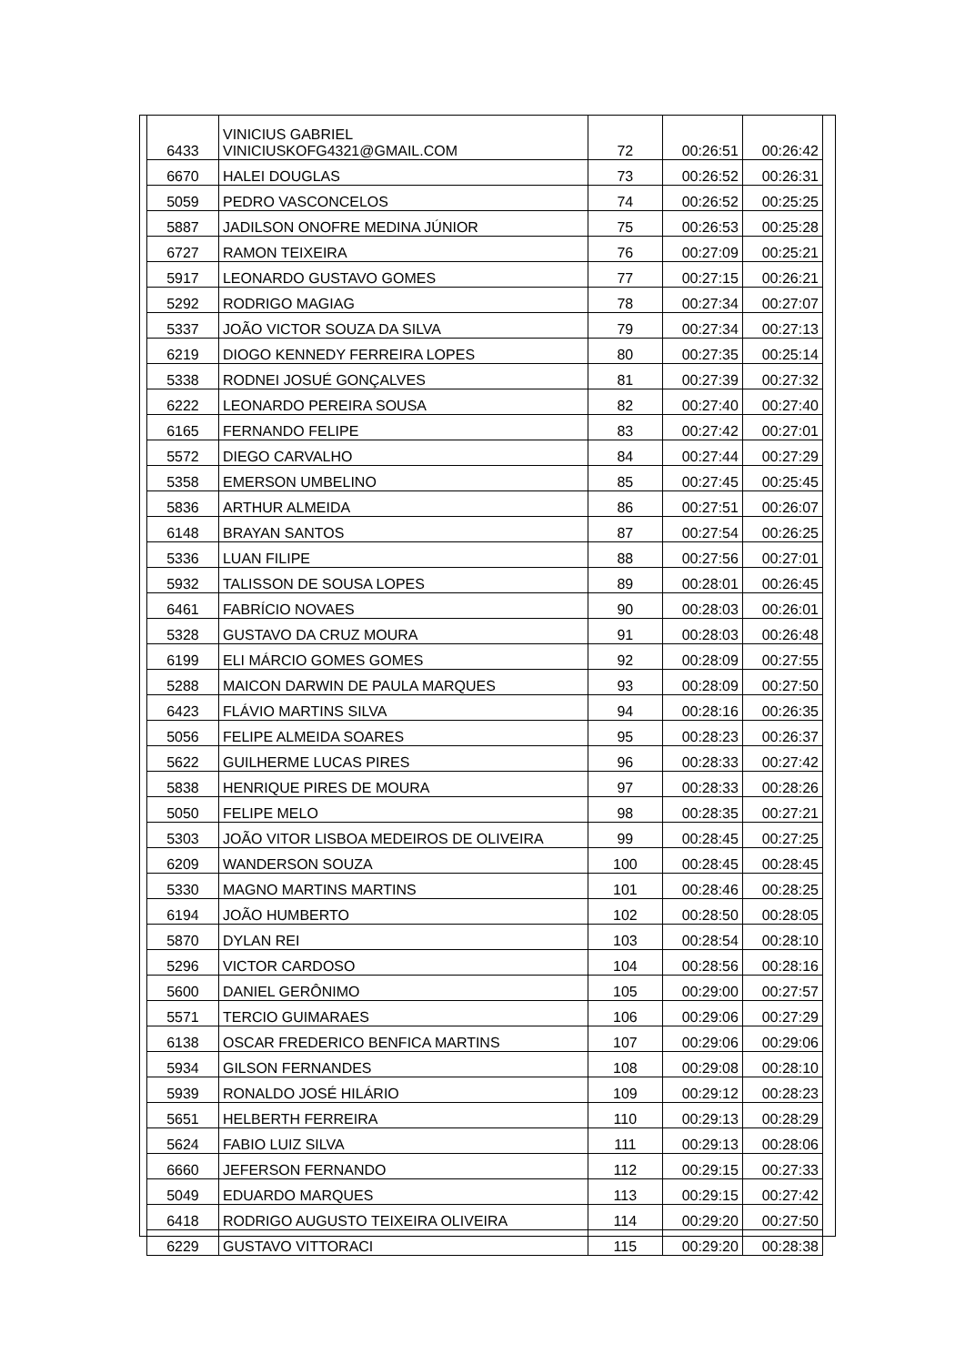| 6433 | VINICIUS GABRIEL VINICIUSKOFG4321@GMAIL.COM | 72 | 00:26:51 | 00:26:42 |
| 6670 | HALEI DOUGLAS | 73 | 00:26:52 | 00:26:31 |
| 5059 | PEDRO VASCONCELOS | 74 | 00:26:52 | 00:25:25 |
| 5887 | JADILSON ONOFRE MEDINA JÚNIOR | 75 | 00:26:53 | 00:25:28 |
| 6727 | RAMON TEIXEIRA | 76 | 00:27:09 | 00:25:21 |
| 5917 | LEONARDO GUSTAVO GOMES | 77 | 00:27:15 | 00:26:21 |
| 5292 | RODRIGO MAGIAG | 78 | 00:27:34 | 00:27:07 |
| 5337 | JOÃO VICTOR SOUZA DA SILVA | 79 | 00:27:34 | 00:27:13 |
| 6219 | DIOGO KENNEDY FERREIRA LOPES | 80 | 00:27:35 | 00:25:14 |
| 5338 | RODNEI JOSUÉ GONÇALVES | 81 | 00:27:39 | 00:27:32 |
| 6222 | LEONARDO PEREIRA SOUSA | 82 | 00:27:40 | 00:27:40 |
| 6165 | FERNANDO FELIPE | 83 | 00:27:42 | 00:27:01 |
| 5572 | DIEGO CARVALHO | 84 | 00:27:44 | 00:27:29 |
| 5358 | EMERSON UMBELINO | 85 | 00:27:45 | 00:25:45 |
| 5836 | ARTHUR ALMEIDA | 86 | 00:27:51 | 00:26:07 |
| 6148 | BRAYAN SANTOS | 87 | 00:27:54 | 00:26:25 |
| 5336 | LUAN FILIPE | 88 | 00:27:56 | 00:27:01 |
| 5932 | TALISSON DE SOUSA LOPES | 89 | 00:28:01 | 00:26:45 |
| 6461 | FABRÍCIO NOVAES | 90 | 00:28:03 | 00:26:01 |
| 5328 | GUSTAVO DA CRUZ MOURA | 91 | 00:28:03 | 00:26:48 |
| 6199 | ELI MÁRCIO GOMES GOMES | 92 | 00:28:09 | 00:27:55 |
| 5288 | MAICON DARWIN DE PAULA MARQUES | 93 | 00:28:09 | 00:27:50 |
| 6423 | FLÁVIO MARTINS SILVA | 94 | 00:28:16 | 00:26:35 |
| 5056 | FELIPE ALMEIDA SOARES | 95 | 00:28:23 | 00:26:37 |
| 5622 | GUILHERME LUCAS PIRES | 96 | 00:28:33 | 00:27:42 |
| 5838 | HENRIQUE PIRES DE MOURA | 97 | 00:28:33 | 00:28:26 |
| 5050 | FELIPE MELO | 98 | 00:28:35 | 00:27:21 |
| 5303 | JOÃO VITOR LISBOA MEDEIROS DE OLIVEIRA | 99 | 00:28:45 | 00:27:25 |
| 6209 | WANDERSON SOUZA | 100 | 00:28:45 | 00:28:45 |
| 5330 | MAGNO MARTINS MARTINS | 101 | 00:28:46 | 00:28:25 |
| 6194 | JOÃO HUMBERTO | 102 | 00:28:50 | 00:28:05 |
| 5870 | DYLAN REI | 103 | 00:28:54 | 00:28:10 |
| 5296 | VICTOR CARDOSO | 104 | 00:28:56 | 00:28:16 |
| 5600 | DANIEL GERÔNIMO | 105 | 00:29:00 | 00:27:57 |
| 5571 | TERCIO GUIMARAES | 106 | 00:29:06 | 00:27:29 |
| 6138 | OSCAR FREDERICO BENFICA MARTINS | 107 | 00:29:06 | 00:29:06 |
| 5934 | GILSON FERNANDES | 108 | 00:29:08 | 00:28:10 |
| 5939 | RONALDO JOSÉ HILÁRIO | 109 | 00:29:12 | 00:28:23 |
| 5651 | HELBERTH FERREIRA | 110 | 00:29:13 | 00:28:29 |
| 5624 | FABIO LUIZ SILVA | 111 | 00:29:13 | 00:28:06 |
| 6660 | JEFERSON FERNANDO | 112 | 00:29:15 | 00:27:33 |
| 5049 | EDUARDO MARQUES | 113 | 00:29:15 | 00:27:42 |
| 6418 | RODRIGO AUGUSTO TEIXEIRA OLIVEIRA | 114 | 00:29:20 | 00:27:50 |
| 6229 | GUSTAVO VITTORACI | 115 | 00:29:20 | 00:28:38 |